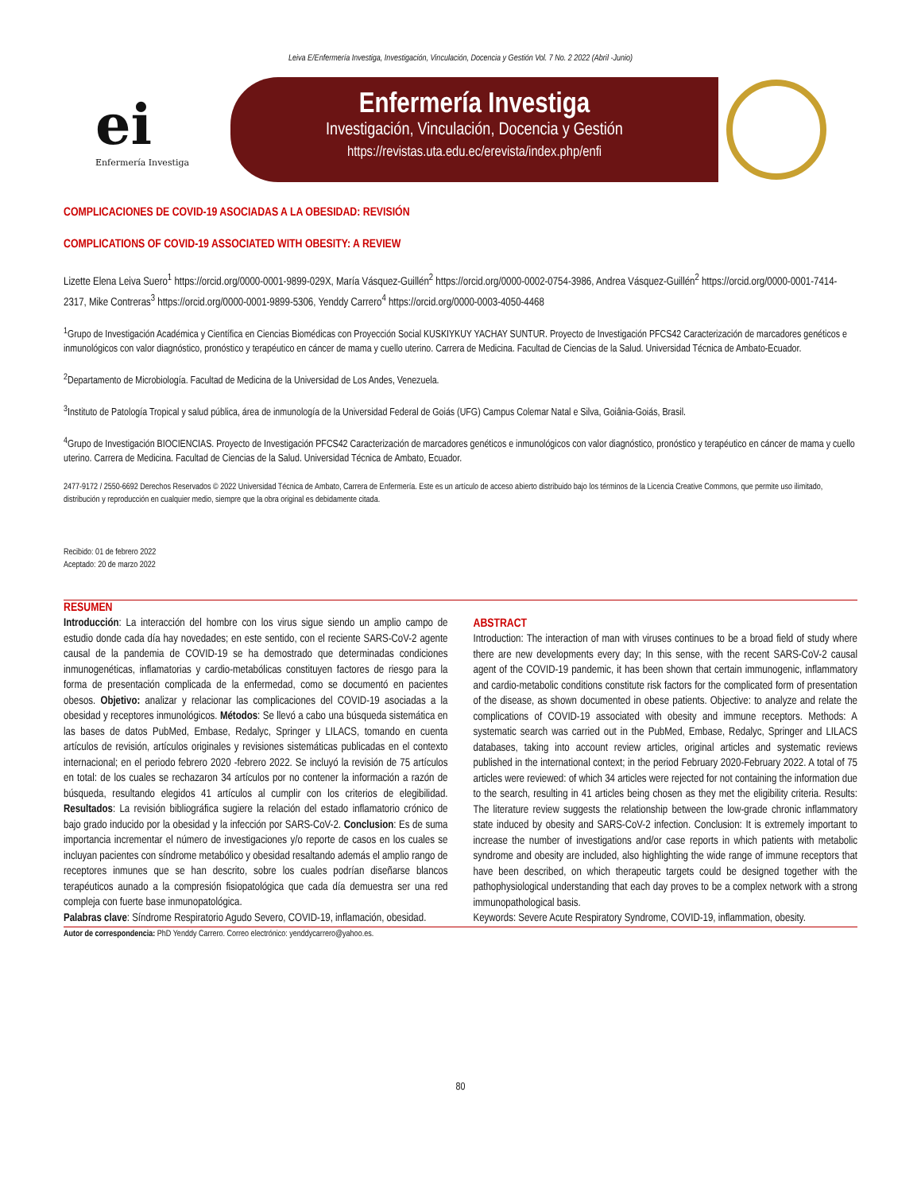Leiva E/Enfermería Investiga, Investigación, Vinculación, Docencia y Gestión Vol. 7 No. 2 2022 (Abril -Junio)
ei
Enfermería Investiga
Enfermería Investiga
Investigación, Vinculación, Docencia y Gestión
https://revistas.uta.edu.ec/erevista/index.php/enfi
COMPLICACIONES DE COVID-19 ASOCIADAS A LA OBESIDAD: REVISIÓN
COMPLICATIONS OF COVID-19 ASSOCIATED WITH OBESITY: A REVIEW
Lizette Elena Leiva Suero<sup>1</sup> https://orcid.org/0000-0001-9899-029X, María Vásquez-Guillén<sup>2</sup> https://orcid.org/0000-0002-0754-3986, Andrea Vásquez-Guillén<sup>2</sup> https://orcid.org/0000-0001-7414-2317, Mike Contreras<sup>3</sup> https://orcid.org/0000-0001-9899-5306, Yenddy Carrero<sup>4</sup> https://orcid.org/0000-0003-4050-4468
<sup>1</sup> Grupo de Investigación Académica y Científica en Ciencias Biomédicas con Proyección Social KUSKIYKUY YACHAY SUNTUR. Proyecto de Investigación PFCS42 Caracterización de marcadores genéticos e inmunológicos con valor diagnóstico, pronóstico y terapéutico en cáncer de mama y cuello uterino. Carrera de Medicina. Facultad de Ciencias de la Salud. Universidad Técnica de Ambato-Ecuador.
<sup>2</sup> Departamento de Microbiología. Facultad de Medicina de la Universidad de Los Andes, Venezuela.
<sup>3</sup> Instituto de Patología Tropical y salud pública, área de inmunología de la Universidad Federal de Goiás (UFG) Campus Colemar Natal e Silva, Goiânia-Goiás, Brasil.
<sup>4</sup> Grupo de Investigación BIOCIENCIAS. Proyecto de Investigación PFCS42 Caracterización de marcadores genéticos e inmunológicos con valor diagnóstico, pronóstico y terapéutico en cáncer de mama y cuello uterino. Carrera de Medicina. Facultad de Ciencias de la Salud. Universidad Técnica de Ambato, Ecuador.
2477-9172 / 2550-6692 Derechos Reservados © 2022 Universidad Técnica de Ambato, Carrera de Enfermería. Este es un artículo de acceso abierto distribuido bajo los términos de la Licencia Creative Commons, que permite uso ilimitado, distribución y reproducción en cualquier medio, siempre que la obra original es debidamente citada.
Recibido: 01 de febrero 2022
Aceptado: 20 de marzo 2022
RESUMEN
Introducción: La interacción del hombre con los virus sigue siendo un amplio campo de estudio donde cada día hay novedades; en este sentido, con el reciente SARS-CoV-2 agente causal de la pandemia de COVID-19 se ha demostrado que determinadas condiciones inmunogenéticas, inflamatorias y cardio-metabólicas constituyen factores de riesgo para la forma de presentación complicada de la enfermedad, como se documentó en pacientes obesos. Objetivo: analizar y relacionar las complicaciones del COVID-19 asociadas a la obesidad y receptores inmunológicos. Métodos: Se llevó a cabo una búsqueda sistemática en las bases de datos PubMed, Embase, Redalyc, Springer y LILACS, tomando en cuenta artículos de revisión, artículos originales y revisiones sistemáticas publicadas en el contexto internacional; en el periodo febrero 2020 -febrero 2022. Se incluyó la revisión de 75 artículos en total: de los cuales se rechazaron 34 artículos por no contener la información a razón de búsqueda, resultando elegidos 41 artículos al cumplir con los criterios de elegibilidad. Resultados: La revisión bibliográfica sugiere la relación del estado inflamatorio crónico de bajo grado inducido por la obesidad y la infección por SARS-CoV-2. Conclusion: Es de suma importancia incrementar el número de investigaciones y/o reporte de casos en los cuales se incluyan pacientes con síndrome metabólico y obesidad resaltando además el amplio rango de receptores inmunes que se han descrito, sobre los cuales podrían diseñarse blancos terapéuticos aunado a la compresión fisiopatológica que cada día demuestra ser una red compleja con fuerte base inmunopatológica.
Palabras clave: Síndrome Respiratorio Agudo Severo, COVID-19, inflamación, obesidad.
ABSTRACT
Introduction: The interaction of man with viruses continues to be a broad field of study where there are new developments every day; In this sense, with the recent SARS-CoV-2 causal agent of the COVID-19 pandemic, it has been shown that certain immunogenic, inflammatory and cardio-metabolic conditions constitute risk factors for the complicated form of presentation of the disease, as shown documented in obese patients. Objective: to analyze and relate the complications of COVID-19 associated with obesity and immune receptors. Methods: A systematic search was carried out in the PubMed, Embase, Redalyc, Springer and LILACS databases, taking into account review articles, original articles and systematic reviews published in the international context; in the period February 2020-February 2022. A total of 75 articles were reviewed: of which 34 articles were rejected for not containing the information due to the search, resulting in 41 articles being chosen as they met the eligibility criteria. Results: The literature review suggests the relationship between the low-grade chronic inflammatory state induced by obesity and SARS-CoV-2 infection. Conclusion: It is extremely important to increase the number of investigations and/or case reports in which patients with metabolic syndrome and obesity are included, also highlighting the wide range of immune receptors that have been described, on which therapeutic targets could be designed together with the pathophysiological understanding that each day proves to be a complex network with a strong immunopathological basis.
Keywords: Severe Acute Respiratory Syndrome, COVID-19, inflammation, obesity.
Autor de correspondencia: PhD Yenddy Carrero. Correo electrónico: yenddycarrero@yahoo.es.
80